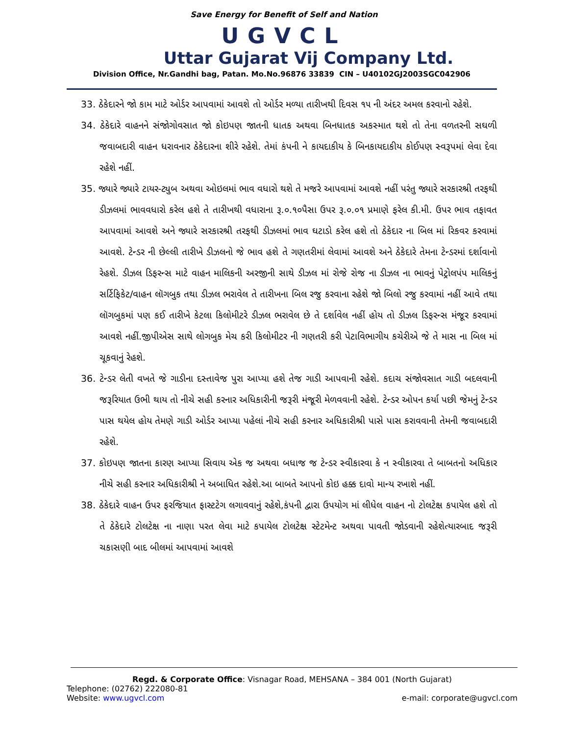Save Energy for Benefit of Self and Nation
UGVCL
Uttar Gujarat Vij Company Ltd.
Division Office, Nr.Gandhi bag, Patan. Mo.No.96876 33839 CIN – U40102GJ2003SGC042906
33. ઠેકેદારને જો કામ માટે ઓર્ડર આપવામાં આવશે તો ઓર્ડર મળ્યા તારીખથી દિવસ ૧૫ ની અંદર અમલ કરવાનો રહેશે.
34. ઠેકેદારે વાહનને સંજોગોવસાત જો કોઇપણ જાતની ધાતક અથવા બિનધાતક અકસ્માત થશે તો તેના વળતરની સઘળી જવાબદારી વાહન ધરાવનાર ઠેકેદારના શીરે રહેશે. તેમાં કંપની ને કાયદાકીય કે બિનકાયદાકીય કોઈપણ સ્વરૂપમાં લેવા દેવા રહેશે નહીં.
35. જ્યારે જ્યારે ટાયર-ટ્યુબ અથવા ઓઇલમાં ભાવ વધારો થશે તે મજરે આપવામાં આવશે નહીં પરંતુ જ્યારે સરકારશ્રી તરફથી ડીઝલમાં ભાવવધારો કરેલ હશે તે તારીખથી વધારાના રૂ.૦.૧૦પૈસા ઉપર રૂ.૦.૦૧ પ્રમાણે ફરેલ કી.મી. ઉપર ભાવ તફાવત આપવામાં આવશે અને જ્યારે સરકારશ્રી તરફથી ડીઝલમાં ભાવ ઘટાડો કરેલ હશે તો ઠેકેદાર ના બિલ માં રિકવર કરવામાં આવશે. ટેન્ડર ની છેલ્લી તારીખે ડીઝલનો જે ભાવ હશે તે ગણતરીમાં લેવામાં આવશે અને ઠેકેદારે તેમના ટેન્ડરમાં દર્શાવાનો રેહશે. ડીઝલ ડિફરન્સ માટે વાહન માલિકની અરજીની સાથે ડીઝલ માં રોજે રોજ ના ડીઝલ ના ભાવનું પેટ્રોલપંપ માલિકનું સર્ટિફિકેટ/વાહન લૉગબુક તથા ડીઝલ ભરાવેલ તે તારીખના બિલ રજુ કરવાના રહેશે જો બિલો રજુ કરવામાં નહીં આવે તથા લૉગબુકમાં પણ કઈ તારીખે કેટલા કિલોમીટરે ડીઝલ ભરાવેલ છે તે દર્શાવેલ નહીં હોય તો ડીઝલ ડિફરન્સ મંજૂર કરવામાં આવશે નહીં.જીપીએસ સાથે લોગબુક મેચ કરી કિલોમીટર ની ગણતરી કરી પેટાવિભાગીય કચેરીએ જે તે માસ ના બિલ માં ચૂકવાનું રેહશે.
36. ટેન્ડર લેતી વખતે જે ગાડીના દસ્તાવેજ પુરા આપ્યા હશે તેજ ગાડી આપવાની રહેશે. કદાચ સંજોવસાત ગાડી બદલવાની જરૂરિયાત ઉભી થાય તો નીચે સહી કરનાર અધિકારીની જરૂરી મંજૂરી મેળવવાની રહેશે. ટેન્ડર ઓપન કર્યા પછી જેમનું ટેન્ડર પાસ થયેલ હોય તેમણે ગાડી ઓર્ડર આપ્યા પહેલાં નીચે સહી કરનાર અધિકારીશ્રી પાસે પાસ કરાવવાની તેમની જવાબદારી રહેશે.
37. કોઇપણ જાતના કારણ આપ્યા સિવાય એક જ અથવા બધાજ જ ટેન્ડર સ્વીકારવા કે ન સ્વીકારવા તે બાબતનો અધિકાર નીચે સહી કરનાર અધિકારીશ્રી ને અબાધિત રહેશે.આ બાબતે આપનો કોઇ હક્ક દાવો માન્ય રખાશે નહીં.
38. ઠેકેદારે વાહન ઉપર ફરજિયાત ફાસ્ટટેગ લગાવવાનું રહેશે,કંપની દ્વારા ઉપયોગ માં લીધેલ વાહન નો ટોલટેક્ષ કપાયેલ હશે તો તે ઠેકેદારે ટોલટેક્ષ ના નાણા પરત લેવા માટે કપાયેલ ટોલટેક્ષ સ્ટેટમેન્ટ અથવા પાવતી જોડવાની રહેશેત્યારબાદ જરૂરી ચકાસણી બાદ બીલમાં આપવામાં આવશે
Regd. & Corporate Office: Visnagar Road, MEHSANA – 384 001 (North Gujarat)
Telephone: (02762) 222080-81
Website: www.ugvcl.com e-mail: corporate@ugvcl.com